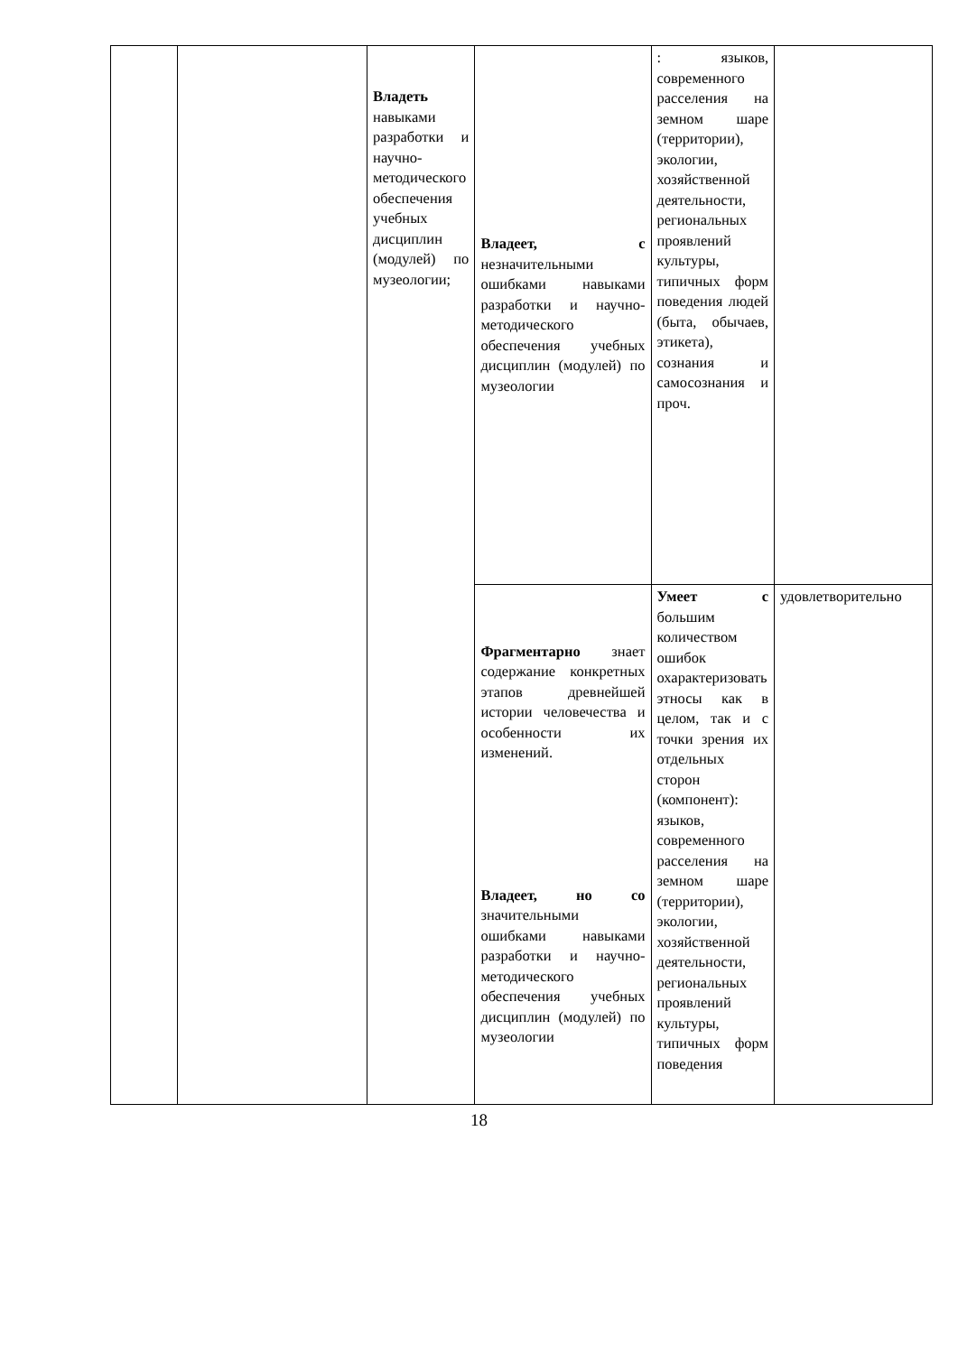| | | Владеть навыками разработки и научно-методического обеспечения учебных дисциплин (модулей) по музеологии; | Владеет, с незначительными ошибками навыками разработки и научно-методического обеспечения учебных дисциплин (модулей) по музеологии | : языков, современного расселения на земном шаре (территории), экологии, хозяйственной деятельности, региональных проявлений культуры, типичных форм поведения людей (быта, обычаев, этикета), сознания и самосознания и проч. | |
| | | | Фрагментарно знает содержание конкретных этапов древнейшей истории человечества и особенности их изменений. Владеет, но со значительными ошибками навыками разработки и научно-методического обеспечения учебных дисциплин (модулей) по музеологии | Умеет с большим количеством ошибок охарактеризовать этносы как в целом, так и с точки зрения их отдельных сторон (компонент): языков, современного расселения на земном шаре (территории), экологии, хозяйственной деятельности, региональных проявлений культуры, типичных форм поведения | удовлетворительно |
18